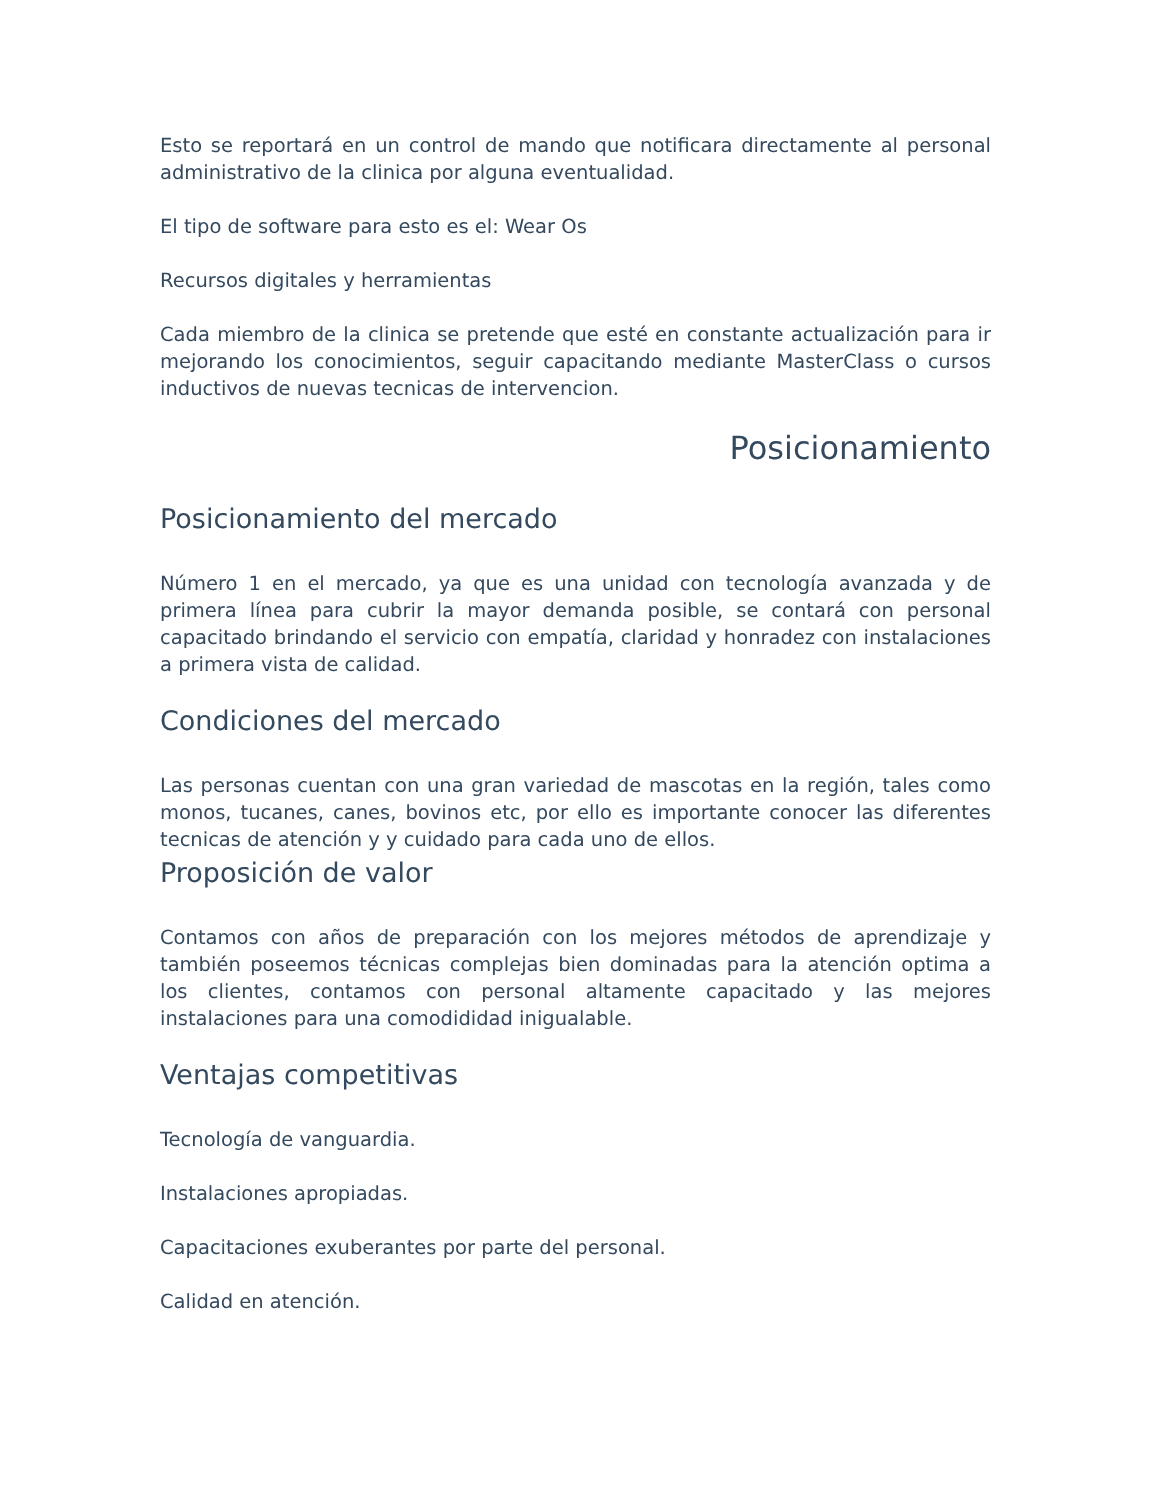Esto se reportará en un control de mando que notificara directamente al personal administrativo de la clinica por alguna eventualidad.
El tipo de software para esto es el: Wear Os
Recursos digitales y herramientas
Cada miembro de la clinica se pretende que esté en constante actualización para ir mejorando los conocimientos, seguir capacitando mediante MasterClass o cursos inductivos de nuevas tecnicas de intervencion.
Posicionamiento
Posicionamiento del mercado
Número 1 en el mercado, ya que es una unidad con tecnología avanzada y de primera línea para cubrir la mayor demanda posible, se contará con personal capacitado brindando el servicio con empatía, claridad y honradez con instalaciones a primera vista de calidad.
Condiciones del mercado
Las personas cuentan con una gran variedad de mascotas en la región, tales como monos, tucanes, canes, bovinos etc, por ello es importante conocer las diferentes tecnicas de atención y y cuidado para cada uno de ellos.
Proposición de valor
Contamos con años de preparación con los mejores métodos de aprendizaje y también poseemos técnicas complejas bien dominadas para la atención optima a los clientes, contamos con personal altamente capacitado y las mejores instalaciones para una comodididad inigualable.
Ventajas competitivas
Tecnología de vanguardia.
Instalaciones apropiadas.
Capacitaciones exuberantes por parte del personal.
Calidad en atención.